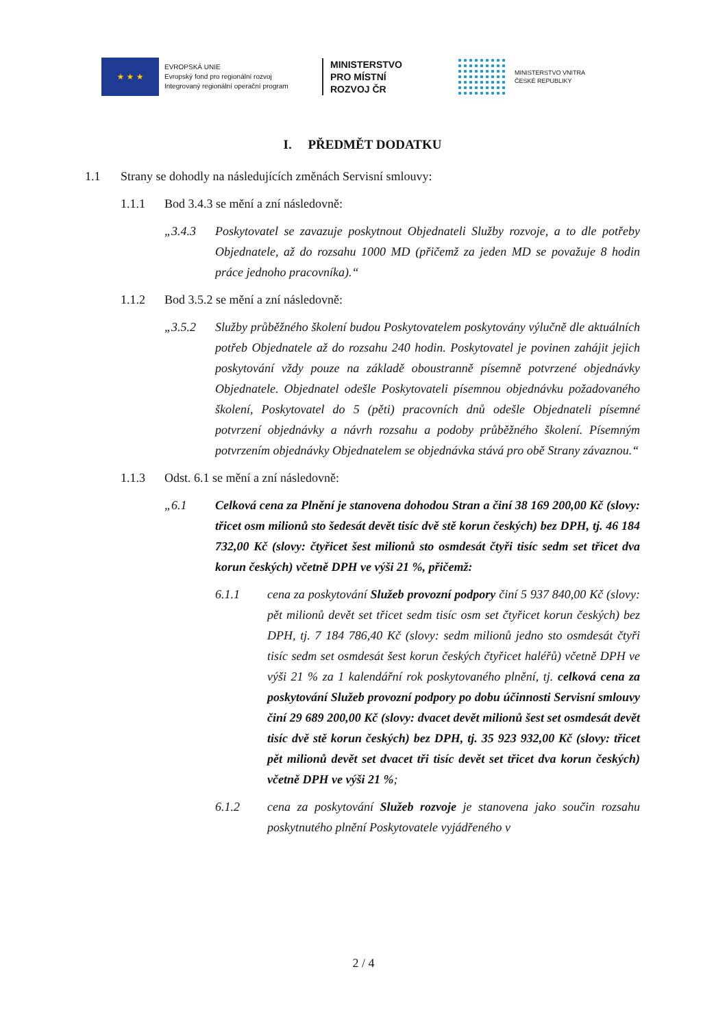★ ★ ★
EVROPSKÁ UNIE
Evropský fond pro regionální rozvoj
Integrovaný regionální operační program
MINISTERSTVO
PRO MÍSTNÍ
ROZVOJ ČR
MINISTERSTVO VNITRA
ČESKÉ REPUBLIKY
I. PŘEDMĚT DODATKU
1.1 Strany se dohodly na následujících změnách Servisní smlouvy:
1.1.1 Bod 3.4.3 se mění a zní následovně:
„3.4.3 Poskytovatel se zavazuje poskytnout Objednateli Služby rozvoje, a to dle potřeby Objednatele, až do rozsahu 1000 MD (přičemž za jeden MD se považuje 8 hodin práce jednoho pracovníka).“
1.1.2 Bod 3.5.2 se mění a zní následovně:
„3.5.2 Služby průběžného školení budou Poskytovatelem poskytovány výlučně dle aktuálních potřeb Objednatele až do rozsahu 240 hodin. Poskytovatel je povinen zahájit jejich poskytování vždy pouze na základě oboustranně písemně potvrzené objednávky Objednatele. Objednatel odešle Poskytovateli písemnou objednávku požadovaného školení, Poskytovatel do 5 (pěti) pracovních dnů odešle Objednateli písemné potvrzení objednávky a návrh rozsahu a podoby průběžného školení. Písemným potvrzením objednávky Objednatelem se objednávka stává pro obě Strany závaznou.“
1.1.3 Odst. 6.1 se mění a zní následovně:
„6.1 Celková cena za Plnění je stanovena dohodou Stran a činí 38 169 200,00 Kč (slovy: třicet osm milionů sto šedesát devět tisíc dvě stě korun českých) bez DPH, tj. 46 184 732,00 Kč (slovy: čtyřicet šest milionů sto osmdesát čtyři tisíc sedm set třicet dva korun českých) včetně DPH ve výši 21 %, přičemž:
6.1.1 cena za poskytování Služeb provozní podpory činí 5 937 840,00 Kč (slovy: pět milionů devět set třicet sedm tisíc osm set čtyřicet korun českých) bez DPH, tj. 7 184 786,40 Kč (slovy: sedm milionů jedno sto osmdesát čtyři tisíc sedm set osmdesát šest korun českých čtyřicet haléřů) včetně DPH ve výši 21 % za 1 kalendářní rok poskytovaného plnění, tj. celková cena za poskytování Služeb provozní podpory po dobu účinnosti Servisní smlouvy činí 29 689 200,00 Kč (slovy: dvacet devět milionů šest set osmdesát devět tisíc dvě stě korun českých) bez DPH, tj. 35 923 932,00 Kč (slovy: třicet pět milionů devět set dvacet tři tisíc devět set třicet dva korun českých) včetně DPH ve výši 21 %;
6.1.2 cena za poskytování Služeb rozvoje je stanovena jako součin rozsahu poskytnutého plnění Poskytovatele vyjádřeného v
2 / 4